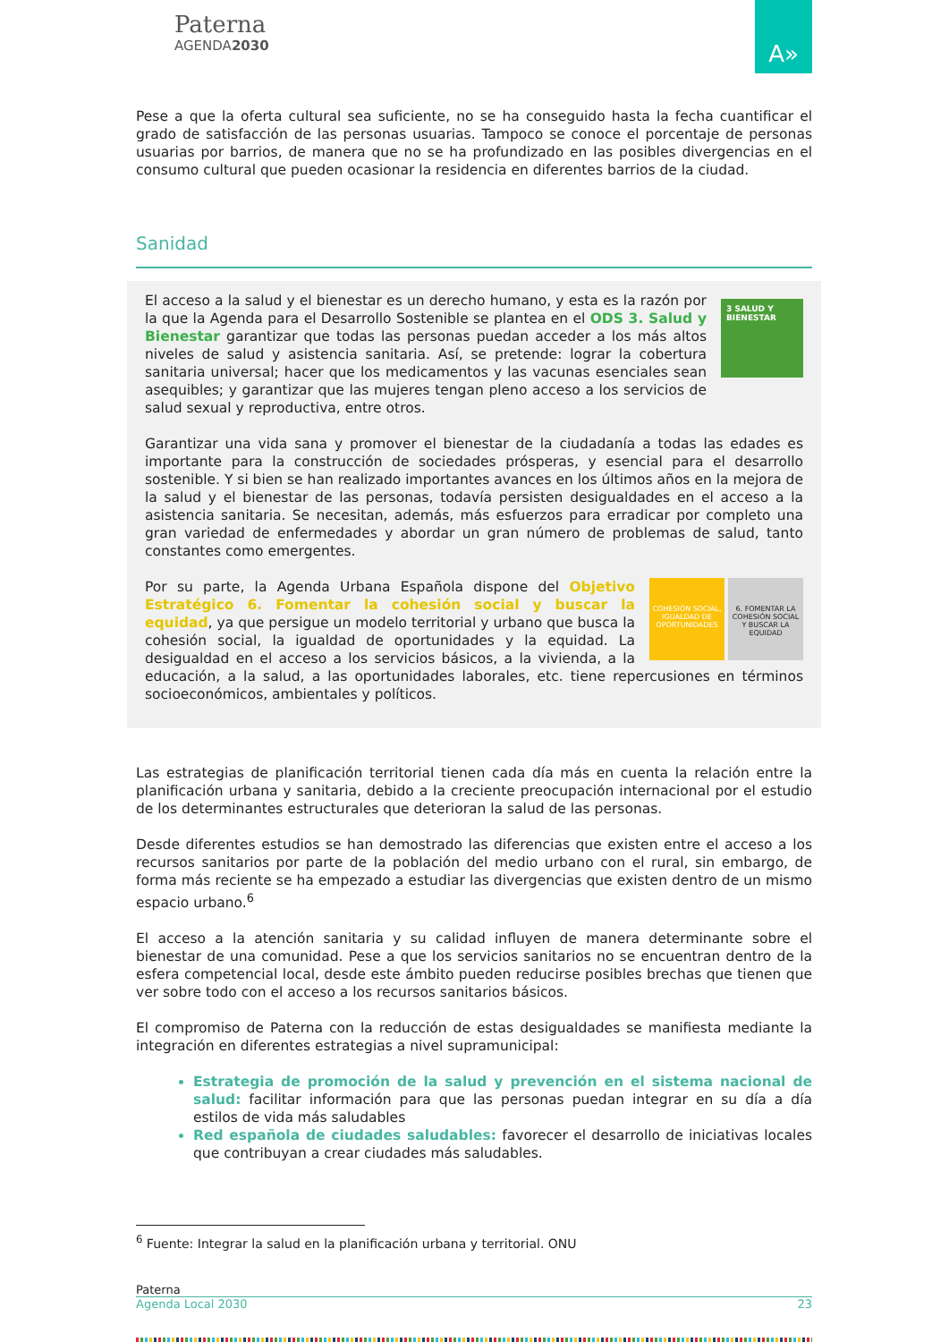Paterna
AGENDA2030
A»
Pese a que la oferta cultural sea suficiente, no se ha conseguido hasta la fecha cuantificar el grado de satisfacción de las personas usuarias. Tampoco se conoce el porcentaje de personas usuarias por barrios, de manera que no se ha profundizado en las posibles divergencias en el consumo cultural que pueden ocasionar la residencia en diferentes barrios de la ciudad.
Sanidad
3 SALUD Y BIENESTAR
El acceso a la salud y el bienestar es un derecho humano, y esta es la razón por la que la Agenda para el Desarrollo Sostenible se plantea en el ODS 3. Salud y Bienestar garantizar que todas las personas puedan acceder a los más altos niveles de salud y asistencia sanitaria. Así, se pretende: lograr la cobertura sanitaria universal; hacer que los medicamentos y las vacunas esenciales sean asequibles; y garantizar que las mujeres tengan pleno acceso a los servicios de salud sexual y reproductiva, entre otros.
Garantizar una vida sana y promover el bienestar de la ciudadanía a todas las edades es importante para la construcción de sociedades prósperas, y esencial para el desarrollo sostenible. Y si bien se han realizado importantes avances en los últimos años en la mejora de la salud y el bienestar de las personas, todavía persisten desigualdades en el acceso a la asistencia sanitaria. Se necesitan, además, más esfuerzos para erradicar por completo una gran variedad de enfermedades y abordar un gran número de problemas de salud, tanto constantes como emergentes.
COHESIÓN SOCIAL, IGUALDAD DE OPORTUNIDADES
6. FOMENTAR LA COHESIÓN SOCIAL Y BUSCAR LA EQUIDAD
Por su parte, la Agenda Urbana Española dispone del Objetivo Estratégico 6. Fomentar la cohesión social y buscar la equidad, ya que persigue un modelo territorial y urbano que busca la cohesión social, la igualdad de oportunidades y la equidad. La desigualdad en el acceso a los servicios básicos, a la vivienda, a la educación, a la salud, a las oportunidades laborales, etc. tiene repercusiones en términos socioeconómicos, ambientales y políticos.
Las estrategias de planificación territorial tienen cada día más en cuenta la relación entre la planificación urbana y sanitaria, debido a la creciente preocupación internacional por el estudio de los determinantes estructurales que deterioran la salud de las personas.
Desde diferentes estudios se han demostrado las diferencias que existen entre el acceso a los recursos sanitarios por parte de la población del medio urbano con el rural, sin embargo, de forma más reciente se ha empezado a estudiar las divergencias que existen dentro de un mismo espacio urbano.<sup>6</sup>
El acceso a la atención sanitaria y su calidad influyen de manera determinante sobre el bienestar de una comunidad. Pese a que los servicios sanitarios no se encuentran dentro de la esfera competencial local, desde este ámbito pueden reducirse posibles brechas que tienen que ver sobre todo con el acceso a los recursos sanitarios básicos.
El compromiso de Paterna con la reducción de estas desigualdades se manifiesta mediante la integración en diferentes estrategias a nivel supramunicipal:
Estrategia de promoción de la salud y prevención en el sistema nacional de salud: facilitar información para que las personas puedan integrar en su día a día estilos de vida más saludables
Red española de ciudades saludables: favorecer el desarrollo de iniciativas locales que contribuyan a crear ciudades más saludables.
<sup>6</sup> Fuente: Integrar la salud en la planificación urbana y territorial. ONU
Paterna
Agenda Local 2030 23